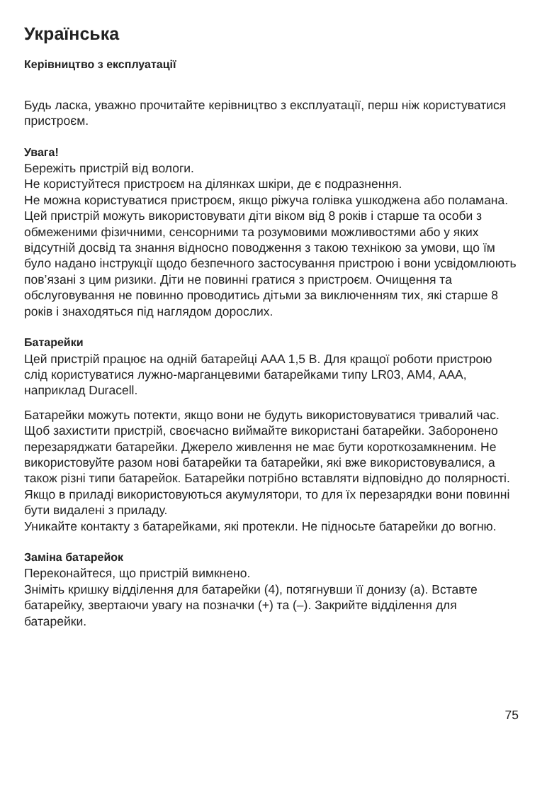Українська
Керівництво з експлуатації
Будь ласка, уважно прочитайте керівництво з експлуатації, перш ніж користуватися пристроєм.
Увага!
Бережіть пристрій від вологи.
Не користуйтеся пристроєм на ділянках шкіри, де є подразнення.
Не можна користуватися пристроєм, якщо ріжуча голівка ушкоджена або поламана.
Цей пристрій можуть використовувати діти віком від 8 років і старше та особи з обмеженими фізичними, сенсорними та розумовими можливостями або у яких відсутній досвід та знання відносно поводження з такою технікою за умови, що їм було надано інструкції щодо безпечного застосування пристрою і вони усвідомлюють пов’язані з цим ризики. Діти не повинні гратися з пристроєм. Очищення та обслуговування не повинно проводитись дітьми за виключенням тих, які старше 8 років і знаходяться під наглядом дорослих.
Батарейки
Цей пристрій працює на одній батарейці AAA 1,5 В. Для кращої роботи пристрою слід користуватися лужно-марганцевими батарейками типу LR03, AM4, AAA, наприклад Duracell.
Батарейки можуть потекти, якщо вони не будуть використовуватися тривалий час. Щоб захистити пристрій, своєчасно виймайте використані батарейки. Заборонено перезаряджати батарейки. Джерело живлення не має бути короткозамкненим. Не використовуйте разом нові батарейки та батарейки, які вже використовувалися, а також різні типи батарейок. Батарейки потрібно вставляти відповідно до полярності.
Якщо в приладі використовуються акумулятори, то для їх перезарядки вони повинні бути видалені з приладу.
Уникайте контакту з батарейками, які протекли. Не підносьте батарейки до вогню.
Заміна батарейок
Переконайтеся, що пристрій вимкнено.
Зніміть кришку відділення для батарейки (4), потягнувши її донизу (a). Вставте батарейку, звертаючи увагу на позначки (+) та (–). Закрийте відділення для батарейки.
75